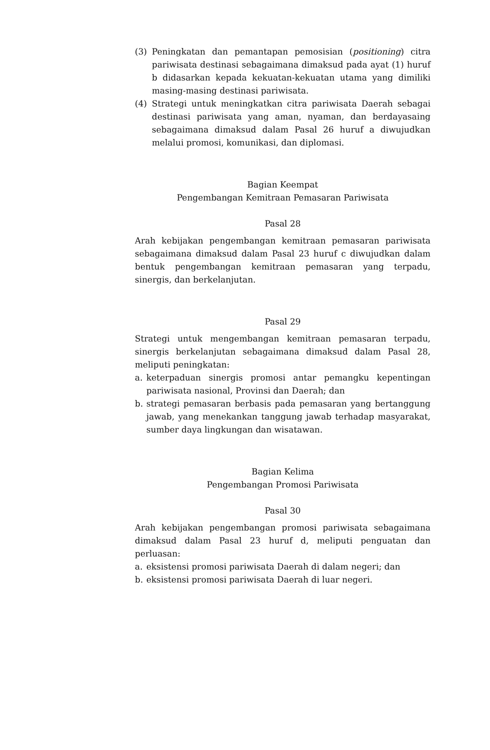(3) Peningkatan dan pemantapan pemosisian (positioning) citra pariwisata destinasi sebagaimana dimaksud pada ayat (1) huruf b didasarkan kepada kekuatan-kekuatan utama yang dimiliki masing-masing destinasi pariwisata.
(4) Strategi untuk meningkatkan citra pariwisata Daerah sebagai destinasi pariwisata yang aman, nyaman, dan berdayasaing sebagaimana dimaksud dalam Pasal 26 huruf a diwujudkan melalui promosi, komunikasi, dan diplomasi.
Bagian Keempat
Pengembangan Kemitraan Pemasaran Pariwisata
Pasal 28
Arah kebijakan pengembangan kemitraan pemasaran pariwisata sebagaimana dimaksud dalam Pasal 23 huruf c diwujudkan dalam bentuk pengembangan kemitraan pemasaran yang terpadu, sinergis, dan berkelanjutan.
Pasal 29
Strategi untuk mengembangan kemitraan pemasaran terpadu, sinergis berkelanjutan sebagaimana dimaksud dalam Pasal 28, meliputi peningkatan:
a. keterpaduan sinergis promosi antar pemangku kepentingan pariwisata nasional, Provinsi dan Daerah; dan
b. strategi pemasaran berbasis pada pemasaran yang bertanggung jawab, yang menekankan tanggung jawab terhadap masyarakat, sumber daya lingkungan dan wisatawan.
Bagian Kelima
Pengembangan Promosi Pariwisata
Pasal 30
Arah kebijakan pengembangan promosi pariwisata sebagaimana dimaksud dalam Pasal 23 huruf d, meliputi penguatan dan perluasan:
a. eksistensi promosi pariwisata Daerah di dalam negeri; dan
b. eksistensi promosi pariwisata Daerah di luar negeri.